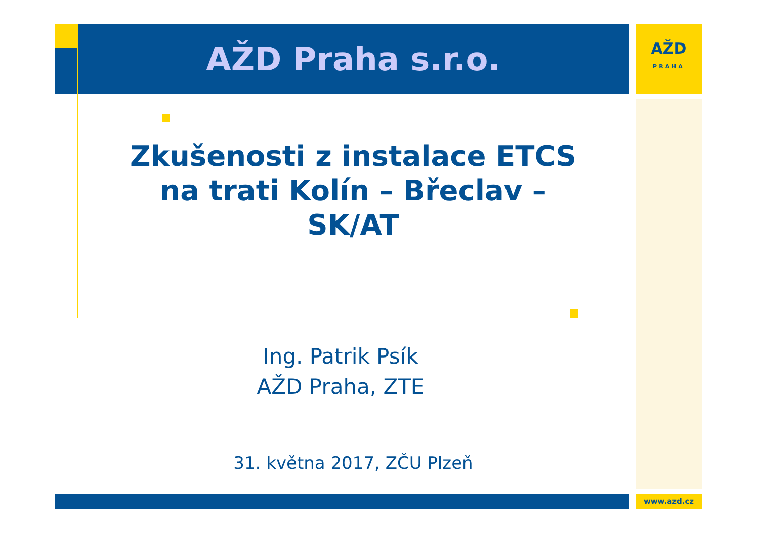AŽD Praha s.r.o.
AŽD
PRAHA
Zkušenosti z instalace ETCS
na trati Kolín – Břeclav –
SK/AT
Ing. Patrik Psík
AŽD Praha, ZTE
31. května 2017, ZČU Plzeň
www.azd.cz